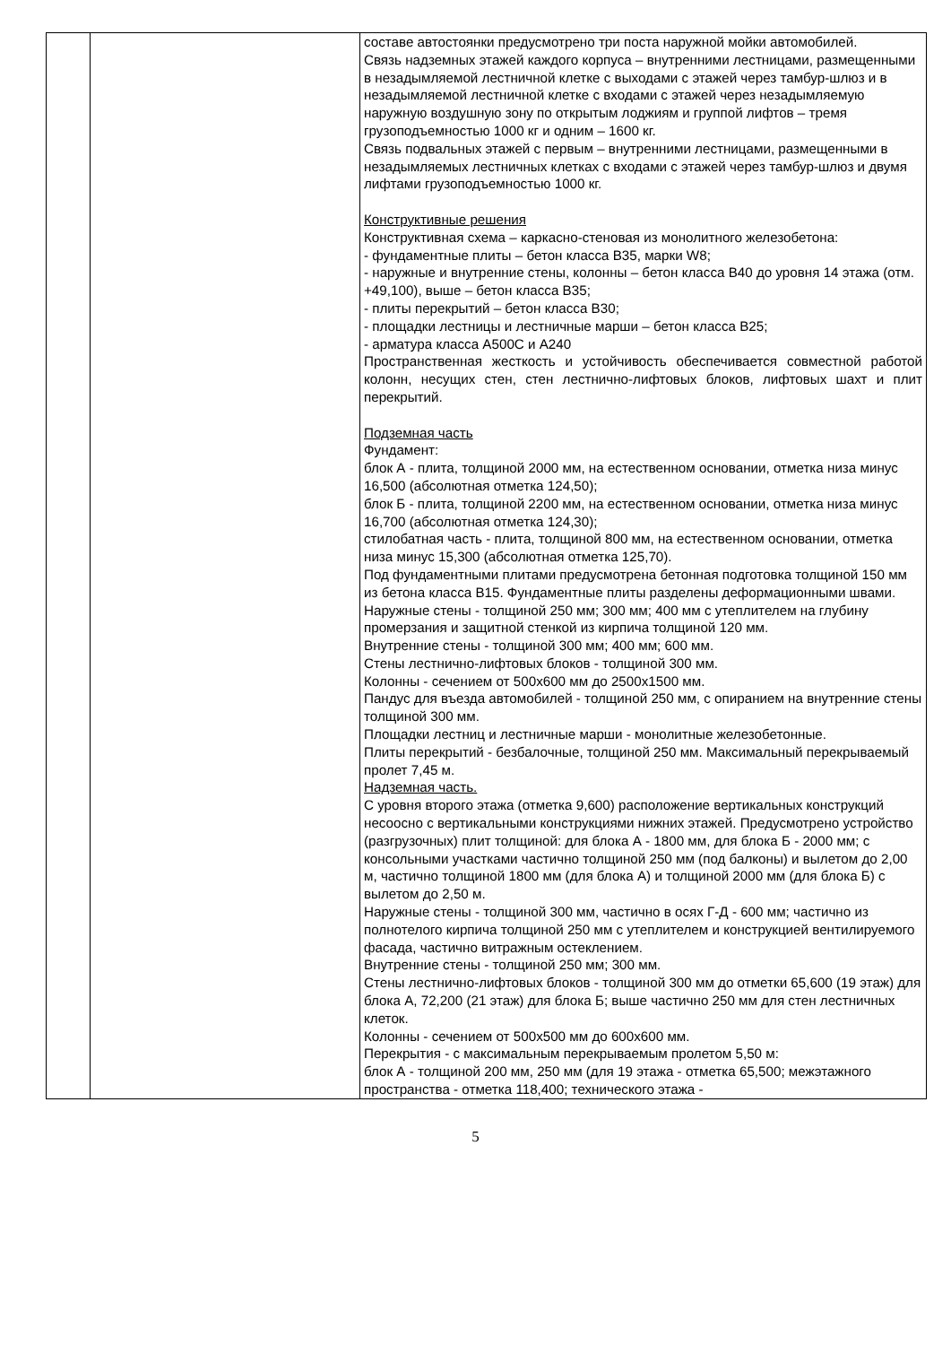| | | составе автостоянки предусмотрено три поста наружной мойки автомобилей. Связь надземных этажей каждого корпуса – внутренними лестницами, размещенными в незадымляемой лестничной клетке с выходами с этажей через тамбур-шлюз и в незадымляемой лестничной клетке с входами с этажей через незадымляемую наружную воздушную зону по открытым лоджиям и группой лифтов – тремя грузоподъемностью 1000 кг и одним – 1600 кг. Связь подвальных этажей с первым – внутренними лестницами, размещенными в незадымляемых лестничных клетках с входами с этажей через тамбур-шлюз и двумя лифтами грузоподъемностью 1000 кг. Конструктивные решения Конструктивная схема – каркасно-стеновая из монолитного железобетона: - фундаментные плиты – бетон класса В35, марки W8; - наружные и внутренние стены, колонны – бетон класса В40 до уровня 14 этажа (отм. +49,100), выше – бетон класса В35; - плиты перекрытий – бетон класса В30; - площадки лестницы и лестничные марши – бетон класса В25; - арматура класса А500С и А240 Пространственная жесткость и устойчивость обеспечивается совместной работой колонн, несущих стен, стен лестнично-лифтовых блоков, лифтовых шахт и плит перекрытий. Подземная часть Фундамент: блок А - плита, толщиной 2000 мм, на естественном основании, отметка низа минус 16,500 (абсолютная отметка 124,50); блок Б - плита, толщиной 2200 мм, на естественном основании, отметка низа минус 16,700 (абсолютная отметка 124,30); стилобатная часть - плита, толщиной 800 мм, на естественном основании, отметка низа минус 15,300 (абсолютная отметка 125,70). Под фундаментными плитами предусмотрена бетонная подготовка толщиной 150 мм из бетона класса В15. Фундаментные плиты разделены деформационными швами. Наружные стены - толщиной 250 мм; 300 мм; 400 мм с утеплителем на глубину промерзания и защитной стенкой из кирпича толщиной 120 мм. Внутренние стены - толщиной 300 мм; 400 мм; 600 мм. Стены лестнично-лифтовых блоков - толщиной 300 мм. Колонны - сечением от 500х600 мм до 2500х1500 мм. Пандус для въезда автомобилей - толщиной 250 мм, с опиранием на внутренние стены толщиной 300 мм. Площадки лестниц и лестничные марши - монолитные железобетонные. Плиты перекрытий - безбалочные, толщиной 250 мм. Максимальный перекрываемый пролет 7,45 м. Надземная часть. С уровня второго этажа (отметка 9,600) расположение вертикальных конструкций несоосно с вертикальными конструкциями нижних этажей. Предусмотрено устройство (разгрузочных) плит толщиной: для блока А - 1800 мм, для блока Б - 2000 мм; с консольными участками частично толщиной 250 мм (под балконы) и вылетом до 2,00 м, частично толщиной 1800 мм (для блока А) и толщиной 2000 мм (для блока Б) с вылетом до 2,50 м. Наружные стены - толщиной 300 мм, частично в осях Г-Д - 600 мм; частично из полнотелого кирпича толщиной 250 мм с утеплителем и конструкцией вентилируемого фасада, частично витражным остеклением. Внутренние стены - толщиной 250 мм; 300 мм. Стены лестнично-лифтовых блоков - толщиной 300 мм до отметки 65,600 (19 этаж) для блока А, 72,200 (21 этаж) для блока Б; выше частично 250 мм для стен лестничных клеток. Колонны - сечением от 500х500 мм до 600х600 мм. Перекрытия - с максимальным перекрываемым пролетом 5,50 м: блок А - толщиной 200 мм, 250 мм (для 19 этажа - отметка 65,500; межэтажного пространства - отметка 118,400; технического этажа - |
5